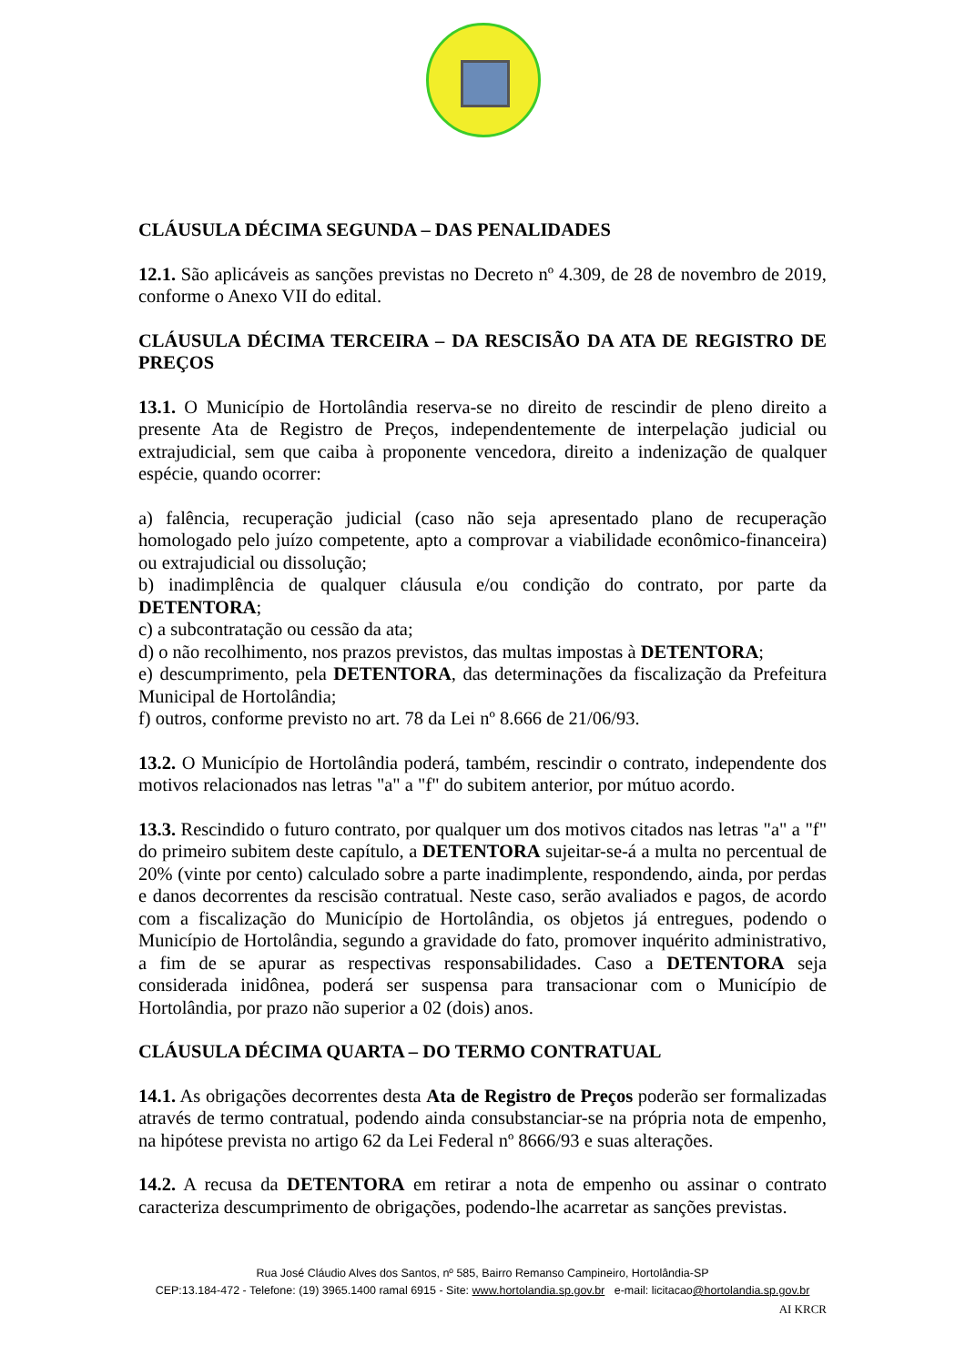CLÁUSULA DÉCIMA SEGUNDA – DAS PENALIDADES
12.1. São aplicáveis as sanções previstas no Decreto nº 4.309, de 28 de novembro de 2019, conforme o Anexo VII do edital.
CLÁUSULA DÉCIMA TERCEIRA – DA RESCISÃO DA ATA DE REGISTRO DE PREÇOS
13.1. O Município de Hortolândia reserva-se no direito de rescindir de pleno direito a presente Ata de Registro de Preços, independentemente de interpelação judicial ou extrajudicial, sem que caiba à proponente vencedora, direito a indenização de qualquer espécie, quando ocorrer:
a) falência, recuperação judicial (caso não seja apresentado plano de recuperação homologado pelo juízo competente, apto a comprovar a viabilidade econômico-financeira) ou extrajudicial ou dissolução;
b) inadimplência de qualquer cláusula e/ou condição do contrato, por parte da DETENTORA;
c) a subcontratação ou cessão da ata;
d) o não recolhimento, nos prazos previstos, das multas impostas à DETENTORA;
e) descumprimento, pela DETENTORA, das determinações da fiscalização da Prefeitura Municipal de Hortolândia;
f) outros, conforme previsto no art. 78 da Lei nº 8.666 de 21/06/93.
13.2. O Município de Hortolândia poderá, também, rescindir o contrato, independente dos motivos relacionados nas letras "a" a "f" do subitem anterior, por mútuo acordo.
13.3. Rescindido o futuro contrato, por qualquer um dos motivos citados nas letras "a" a "f" do primeiro subitem deste capítulo, a DETENTORA sujeitar-se-á a multa no percentual de 20% (vinte por cento) calculado sobre a parte inadimplente, respondendo, ainda, por perdas e danos decorrentes da rescisão contratual. Neste caso, serão avaliados e pagos, de acordo com a fiscalização do Município de Hortolândia, os objetos já entregues, podendo o Município de Hortolândia, segundo a gravidade do fato, promover inquérito administrativo, a fim de se apurar as respectivas responsabilidades. Caso a DETENTORA seja considerada inidônea, poderá ser suspensa para transacionar com o Município de Hortolândia, por prazo não superior a 02 (dois) anos.
CLÁUSULA DÉCIMA QUARTA – DO TERMO CONTRATUAL
14.1. As obrigações decorrentes desta Ata de Registro de Preços poderão ser formalizadas através de termo contratual, podendo ainda consubstanciar-se na própria nota de empenho, na hipótese prevista no artigo 62 da Lei Federal nº 8666/93 e suas alterações.
14.2. A recusa da DETENTORA em retirar a nota de empenho ou assinar o contrato caracteriza descumprimento de obrigações, podendo-lhe acarretar as sanções previstas.
Rua José Cláudio Alves dos Santos, nº 585, Bairro Remanso Campineiro, Hortolândia-SP
CEP:13.184-472 - Telefone: (19) 3965.1400 ramal 6915 - Site: www.hortolandia.sp.gov.br e-mail: licitacao@hortolandia.sp.gov.br
AI KRCR